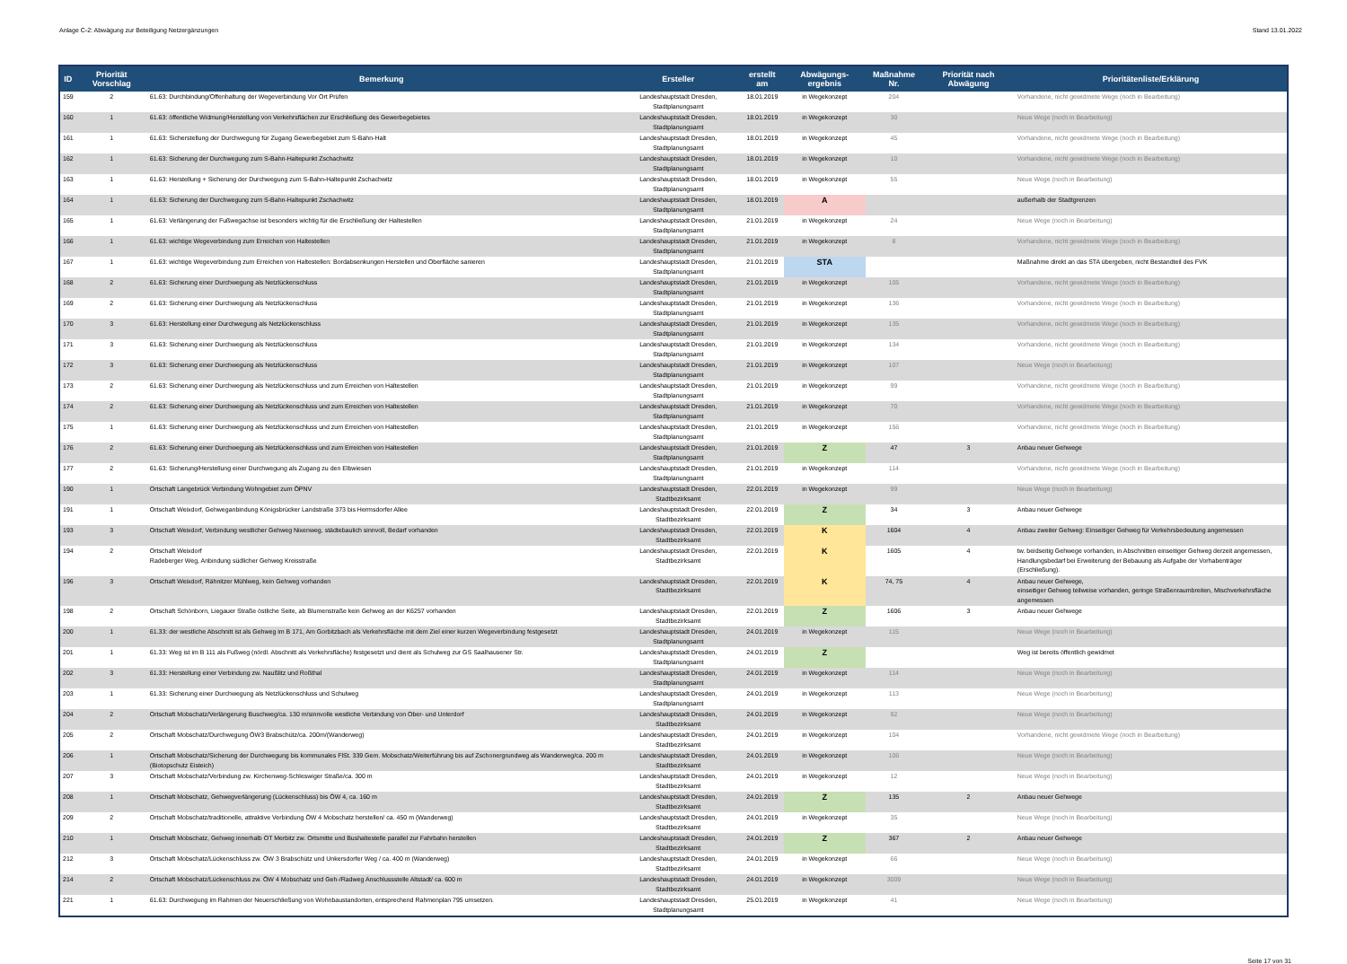Anlage C-2: Abwägung zur Beteiligung Netzergänzungen Stand 13.01.2022
| ID | Priorität Vorschlag | Bemerkung | Ersteller | erstellt am | Abwägungs-ergebnis | Maßnahme Nr. | Priorität nach Abwägung | Prioritätenliste/Erklärung |
| --- | --- | --- | --- | --- | --- | --- | --- | --- |
| 159 | 2 | 61.63: Durchbindung/Offenhaltung der Wegeverbindung Vor Ort Prüfen | Landeshauptstadt Dresden, Stadtplanungsamt | 18.01.2019 | in Wegekonzept | 204 | | Vorhandene, nicht gewidmete Wege (noch in Bearbeitung) |
| 160 | 1 | 61.63: öffentliche Widmung/Herstellung von Verkehrsflächen zur Erschließung des Gewerbegebietes | Landeshauptstadt Dresden, Stadtplanungsamt | 18.01.2019 | in Wegekonzept | 30 | | Neue Wege (noch in Bearbeitung) |
| 161 | 1 | 61.63: Sicherstellung der Durchwegung für Zugang Gewerbegebiet zum S-Bahn-Halt | Landeshauptstadt Dresden, Stadtplanungsamt | 18.01.2019 | in Wegekonzept | 45 | | Vorhandene, nicht gewidmete Wege (noch in Bearbeitung) |
| 162 | 1 | 61.63: Sicherung der Durchwegung zum S-Bahn-Haltepunkt Zschachwitz | Landeshauptstadt Dresden, Stadtplanungsamt | 18.01.2019 | in Wegekonzept | 10 | | Vorhandene, nicht gewidmete Wege (noch in Bearbeitung) |
| 163 | 1 | 61.63: Herstellung + Sicherung der Durchwegung zum S-Bahn-Haltepunkt Zschachwitz | Landeshauptstadt Dresden, Stadtplanungsamt | 18.01.2019 | in Wegekonzept | 55 | | Neue Wege (noch in Bearbeitung) |
| 164 | 1 | 61.63: Sicherung der Durchwegung zum S-Bahn-Haltepunkt Zschachwitz | Landeshauptstadt Dresden, Stadtplanungsamt | 18.01.2019 | A | | | außerhalb der Stadtgrenzen |
| 165 | 1 | 61.63: Verlängerung der Fußwegachse ist besonders wichtig für die Erschließung der Haltestellen | Landeshauptstadt Dresden, Stadtplanungsamt | 21.01.2019 | in Wegekonzept | 24 | | Neue Wege (noch in Bearbeitung) |
| 166 | 1 | 61.63: wichtige Wegeverbindung zum Erreichen von Haltestellen | Landeshauptstadt Dresden, Stadtplanungsamt | 21.01.2019 | in Wegekonzept | 8 | | Vorhandene, nicht gewidmete Wege (noch in Bearbeitung) |
| 167 | 1 | 61.63: wichtige Wegeverbindung zum Erreichen von Haltestellen: Bordabsenkungen Herstellen und Oberfläche sanieren | Landeshauptstadt Dresden, Stadtplanungsamt | 21.01.2019 | STA | | | Maßnahme direkt an das STA übergeben, nicht Bestandteil des FVK |
| 168 | 2 | 61.63: Sicherung einer Durchwegung als Netzlückenschluss | Landeshauptstadt Dresden, Stadtplanungsamt | 21.01.2019 | in Wegekonzept | 105 | | Vorhandene, nicht gewidmete Wege (noch in Bearbeitung) |
| 169 | 2 | 61.63: Sicherung einer Durchwegung als Netzlückenschluss | Landeshauptstadt Dresden, Stadtplanungsamt | 21.01.2019 | in Wegekonzept | 136 | | Vorhandene, nicht gewidmete Wege (noch in Bearbeitung) |
| 170 | 3 | 61.63: Herstellung einer Durchwegung als Netzlückenschluss | Landeshauptstadt Dresden, Stadtplanungsamt | 21.01.2019 | in Wegekonzept | 135 | | Vorhandene, nicht gewidmete Wege (noch in Bearbeitung) |
| 171 | 3 | 61.63: Sicherung einer Durchwegung als Netzlückenschluss | Landeshauptstadt Dresden, Stadtplanungsamt | 21.01.2019 | in Wegekonzept | 134 | | Vorhandene, nicht gewidmete Wege (noch in Bearbeitung) |
| 172 | 3 | 61.63: Sicherung einer Durchwegung als Netzlückenschluss | Landeshauptstadt Dresden, Stadtplanungsamt | 21.01.2019 | in Wegekonzept | 107 | | Neue Wege (noch in Bearbeitung) |
| 173 | 2 | 61.63: Sicherung einer Durchwegung als Netzlückenschluss und zum Erreichen von Haltestellen | Landeshauptstadt Dresden, Stadtplanungsamt | 21.01.2019 | in Wegekonzept | 99 | | Vorhandene, nicht gewidmete Wege (noch in Bearbeitung) |
| 174 | 2 | 61.63: Sicherung einer Durchwegung als Netzlückenschluss und zum Erreichen von Haltestellen | Landeshauptstadt Dresden, Stadtplanungsamt | 21.01.2019 | in Wegekonzept | 70 | | Vorhandene, nicht gewidmete Wege (noch in Bearbeitung) |
| 175 | 1 | 61.63: Sicherung einer Durchwegung als Netzlückenschluss und zum Erreichen von Haltestellen | Landeshauptstadt Dresden, Stadtplanungsamt | 21.01.2019 | in Wegekonzept | 156 | | Vorhandene, nicht gewidmete Wege (noch in Bearbeitung) |
| 176 | 2 | 61.63: Sicherung einer Durchwegung als Netzlückenschluss und zum Erreichen von Haltestellen | Landeshauptstadt Dresden, Stadtplanungsamt | 21.01.2019 | Z | 47 | 3 | Anbau neuer Gehwege |
| 177 | 2 | 61.63: Sicherung/Herstellung einer Durchwegung als Zugang zu den Elbwiesen | Landeshauptstadt Dresden, Stadtplanungsamt | 21.01.2019 | in Wegekonzept | 114 | | Vorhandene, nicht gewidmete Wege (noch in Bearbeitung) |
| 190 | 1 | Ortschaft Langebrück Verbindung Wohngebiet zum ÖPNV | Landeshauptstadt Dresden, Stadtbezirksamt | 22.01.2019 | in Wegekonzept | 99 | | Neue Wege (noch in Bearbeitung) |
| 191 | 1 | Ortschaft Weixdorf, Gehweganbindung Königsbrücker Landstraße 373 bis Hermsdorfer Allee | Landeshauptstadt Dresden, Stadtbezirksamt | 22.01.2019 | Z | 34 | 3 | Anbau neuer Gehwege |
| 193 | 3 | Ortschaft Weixdorf, Verbindung westlicher Gehweg Nixenweg, städtebaulich sinnvoll, Bedarf vorhanden | Landeshauptstadt Dresden, Stadtbezirksamt | 22.01.2019 | K | 1604 | 4 | Anbau zweiter Gehweg: Einseitiger Gehweg für Verkehrsbedeutung angemessen |
| 194 | 2 | Ortschaft Weixdorf Radeberger Weg, Anbindung südlicher Gehweg Kreisstraße | Landeshauptstadt Dresden, Stadtbezirksamt | 22.01.2019 | K | 1605 | 4 | tw. beidseitig Gehwege vorhanden, in Abschnitten einseitiger Gehweg derzeit angemessen, Handlungsbedarf bei Erweiterung der Bebauung als Aufgabe der Vorhabenträger (Erschließung). |
| 196 | 3 | Ortschaft Weixdorf, Rähnitzer Mühlweg, kein Gehweg vorhanden | Landeshauptstadt Dresden, Stadtbezirksamt | 22.01.2019 | K | 74, 75 | 4 | Anbau neuer Gehwege, einseitiger Gehweg teilweise vorhanden, geringe Straßenraumbreiten, Mischverkehrsfläche angemessen |
| 198 | 2 | Ortschaft Schönborn, Liegauer Straße östliche Seite, ab Blumenstraße kein Gehweg an der K6257 vorhanden | Landeshauptstadt Dresden, Stadtbezirksamt | 22.01.2019 | Z | 1606 | 3 | Anbau neuer Gehwege |
| 200 | 1 | 61.33: der westliche Abschnitt ist als Gehweg im B 171, Am Gorbitzbach als Verkehrsfläche mit dem Ziel einer kurzen Wegeverbindung festgesetzt | Landeshauptstadt Dresden, Stadtplanungsamt | 24.01.2019 | in Wegekonzept | 115 | | Neue Wege (noch in Bearbeitung) |
| 201 | 1 | 61.33: Weg ist im B 111 als Fußweg (nördl. Abschnitt als Verkehrsfläche) festgesetzt und dient als Schulweg zur GS Saalhausener Str. | Landeshauptstadt Dresden, Stadtplanungsamt | 24.01.2019 | Z | | | Weg ist bereits öffentlich gewidmet |
| 202 | 3 | 61.33: Herstellung einer Verbindung zw. Naußlitz und Roßthal | Landeshauptstadt Dresden, Stadtplanungsamt | 24.01.2019 | in Wegekonzept | 114 | | Neue Wege (noch in Bearbeitung) |
| 203 | 1 | 61.33: Sicherung einer Durchwegung als Netzlückenschluss und Schulweg | Landeshauptstadt Dresden, Stadtplanungsamt | 24.01.2019 | in Wegekonzept | 113 | | Neue Wege (noch in Bearbeitung) |
| 204 | 2 | Ortschaft Mobschatz/Verlängerung Buschweg/ca. 130 m/sinnvolle westliche Verbindung von Ober- und Unterdorf | Landeshauptstadt Dresden, Stadtbezirksamt | 24.01.2019 | in Wegekonzept | 92 | | Neue Wege (noch in Bearbeitung) |
| 205 | 2 | Ortschaft Mobschatz/Durchwegung ÖW3 Brabschütz/ca. 200m/(Wanderweg) | Landeshauptstadt Dresden, Stadtbezirksamt | 24.01.2019 | in Wegekonzept | 104 | | Vorhandene, nicht gewidmete Wege (noch in Bearbeitung) |
| 206 | 1 | Ortschaft Mobschatz/Sicherung der Durchwegung bis kommunales FlSt. 339 Gem. Mobschatz/Weiterführung bis auf Zschonergrundweg als Wanderweg/ca. 200 m (Biotopschutz Eisteich) | Landeshauptstadt Dresden, Stadtbezirksamt | 24.01.2019 | in Wegekonzept | 106 | | Neue Wege (noch in Bearbeitung) |
| 207 | 3 | Ortschaft Mobschatz/Verbindung zw. Kirchenweg-Schleswiger Straße/ca. 300 m | Landeshauptstadt Dresden, Stadtbezirksamt | 24.01.2019 | in Wegekonzept | 12 | | Neue Wege (noch in Bearbeitung) |
| 208 | 1 | Ortschaft Mobschatz, Gehwegverlängerung (Lückenschluss) bis ÖW 4, ca. 160 m | Landeshauptstadt Dresden, Stadtbezirksamt | 24.01.2019 | Z | 135 | 2 | Anbau neuer Gehwege |
| 209 | 2 | Ortschaft Mobschatz/traditionelle, attraktive Verbindung ÖW 4 Mobschatz herstellen/ ca. 450 m (Wanderweg) | Landeshauptstadt Dresden, Stadtbezirksamt | 24.01.2019 | in Wegekonzept | 35 | | Neue Wege (noch in Bearbeitung) |
| 210 | 1 | Ortschaft Mobschatz, Gehweg innerhalb OT Merbitz zw. Ortsmitte und Bushaltestelle parallel zur Fahrbahn herstellen | Landeshauptstadt Dresden, Stadtbezirksamt | 24.01.2019 | Z | 367 | 2 | Anbau neuer Gehwege |
| 212 | 3 | Ortschaft Mobschatz/Lückenschluss zw. ÖW 3 Brabschütz und Unkersdorfer Weg / ca. 400 m (Wanderweg) | Landeshauptstadt Dresden, Stadtbezirksamt | 24.01.2019 | in Wegekonzept | 66 | | Neue Wege (noch in Bearbeitung) |
| 214 | 2 | Ortschaft Mobschatz/Lückenschluss zw. ÖW 4 Mobschatz und Geh-/Radweg Anschlussstelle Altstadt/ ca. 600 m | Landeshauptstadt Dresden, Stadtbezirksamt | 24.01.2019 | in Wegekonzept | 3009 | | Neue Wege (noch in Bearbeitung) |
| 221 | 1 | 61.63: Durchwegung im Rahmen der Neuerschließung von Wohnbaustandorten, entsprechend Rahmenplan 795 umsetzen. | Landeshauptstadt Dresden, Stadtplanungsamt | 25.01.2019 | in Wegekonzept | 41 | | Neue Wege (noch in Bearbeitung) |
Seite 17 von 31